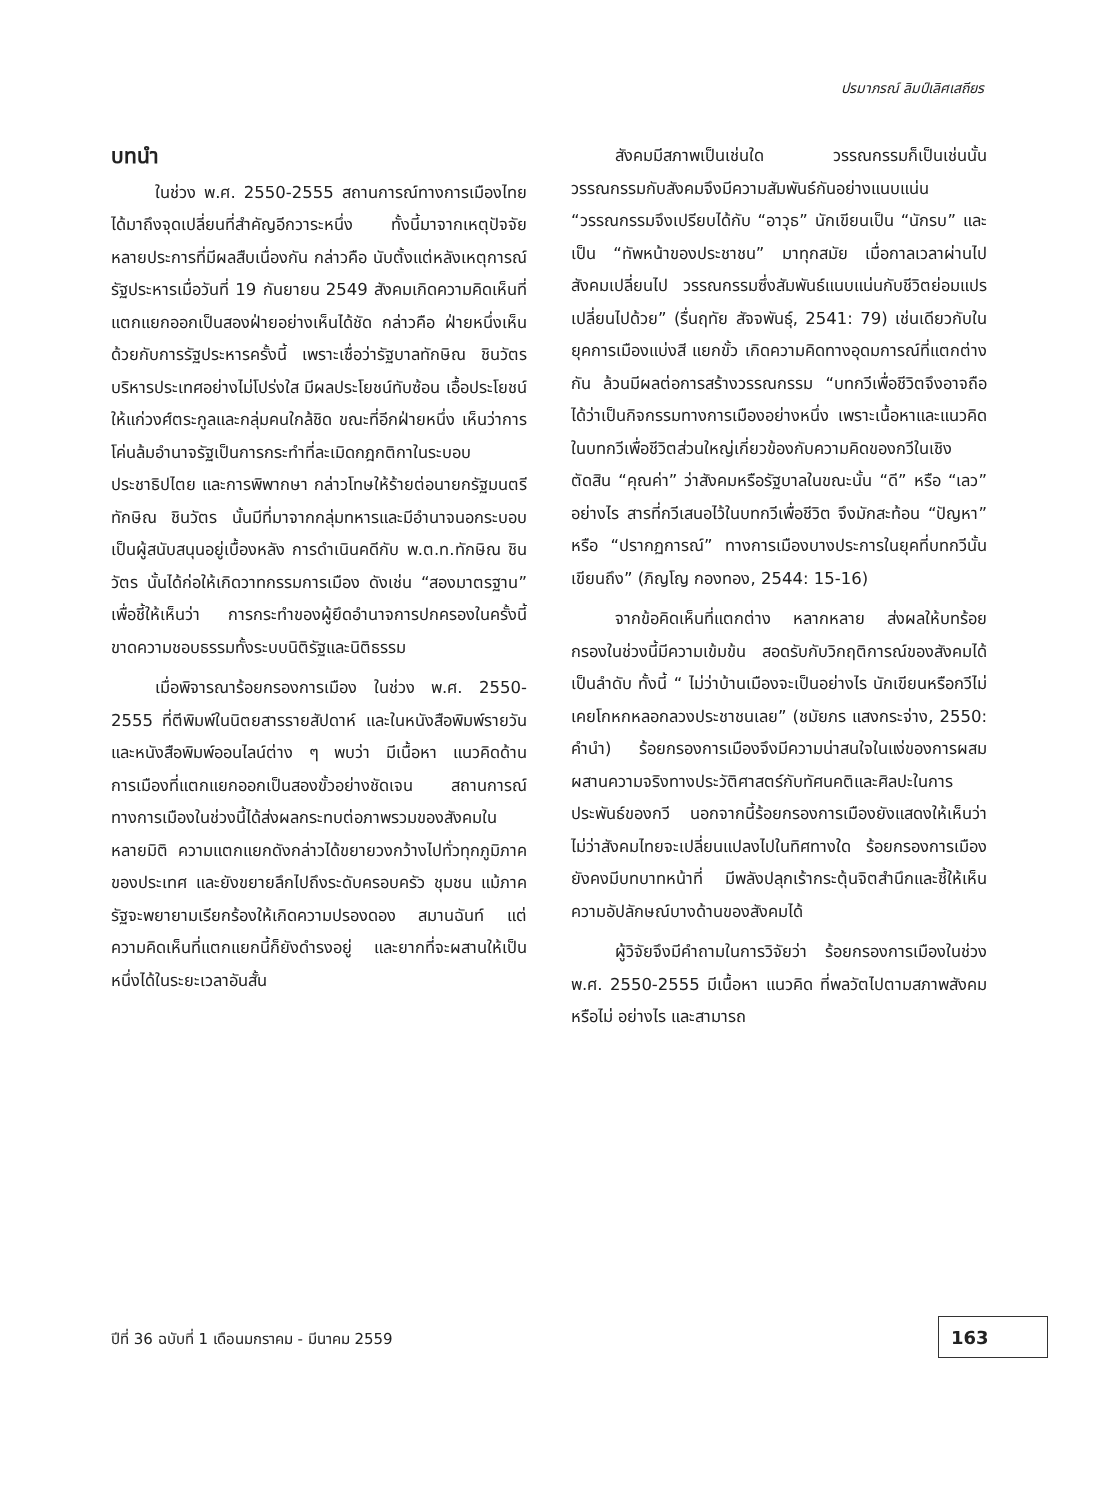ปรมาภรณ์ ลิมป์เลิศเสถียร
บทนำ
ในช่วง พ.ศ. 2550-2555 สถานการณ์ทางการเมืองไทยได้มาถึงจุดเปลี่ยนที่สำคัญอีกวาระหนึ่ง ทั้งนี้มาจากเหตุปัจจัยหลายประการที่มีผลสืบเนื่องกัน กล่าวคือ นับตั้งแต่หลังเหตุการณ์รัฐประหารเมื่อวันที่ 19 กันยายน 2549 สังคมเกิดความคิดเห็นที่แตกแยกออกเป็นสองฝ่ายอย่างเห็นได้ชัด กล่าวคือ ฝ่ายหนึ่งเห็นด้วยกับการรัฐประหารครั้งนี้ เพราะเชื่อว่ารัฐบาลทักษิณ ชินวัตร บริหารประเทศอย่างไม่โปร่งใส มีผลประโยชน์ทับซ้อน เอื้อประโยชน์ให้แก่วงศ์ตระกูลและกลุ่มคนใกล้ชิด ขณะที่อีกฝ่ายหนึ่ง เห็นว่าการโค่นล้มอำนาจรัฐเป็นการกระทำที่ละเมิดกฎกติกาในระบอบประชาธิปไตย และการพิพากษา กล่าวโทษให้ร้ายต่อนายกรัฐมนตรีทักษิณ ชินวัตร นั้นมีที่มาจากกลุ่มทหารและมีอำนาจนอกระบอบเป็นผู้สนับสนุนอยู่เบื้องหลัง การดำเนินคดีกับ พ.ต.ท.ทักษิณ ชินวัตร นั้นได้ก่อให้เกิดวาทกรรมการเมือง ดังเช่น “สองมาตรฐาน” เพื่อชี้ให้เห็นว่า การกระทำของผู้ยึดอำนาจการปกครองในครั้งนี้ขาดความชอบธรรมทั้งระบบนิติรัฐและนิติธรรม
เมื่อพิจารณาร้อยกรองการเมือง ในช่วง พ.ศ. 2550-2555 ที่ตีพิมพ์ในนิตยสารรายสัปดาห์ และในหนังสือพิมพ์รายวัน และหนังสือพิมพ์ออนไลน์ต่าง ๆ พบว่า มีเนื้อหา แนวคิดด้านการเมืองที่แตกแยกออกเป็นสองขั้วอย่างชัดเจน สถานการณ์ทางการเมืองในช่วงนี้ได้ส่งผลกระทบต่อภาพรวมของสังคมในหลายมิติ ความแตกแยกดังกล่าวได้ขยายวงกว้างไปทั่วทุกภูมิภาคของประเทศ และยังขยายลึกไปถึงระดับครอบครัว ชุมชน แม้ภาครัฐจะพยายามเรียกร้องให้เกิดความปรองดอง สมานฉันท์ แต่ความคิดเห็นที่แตกแยกนี้ก็ยังดำรงอยู่ และยากที่จะผสานให้เป็นหนึ่งได้ในระยะเวลาอันสั้น
สังคมมีสภาพเป็นเช่นใด วรรณกรรมก็เป็นเช่นนั้น วรรณกรรมกับสังคมจึงมีความสัมพันธ์กันอย่างแนบแน่น “วรรณกรรมจึงเปรียบได้กับ “อาวุธ” นักเขียนเป็น “นักรบ” และเป็น “ทัพหน้าของประชาชน” มาทุกสมัย เมื่อกาลเวลาผ่านไปสังคมเปลี่ยนไป วรรณกรรมซึ่งสัมพันธ์แนบแน่นกับชีวิตย่อมแปรเปลี่ยนไปด้วย” (รื่นฤทัย สัจจพันธุ์, 2541: 79) เช่นเดียวกับในยุคการเมืองแบ่งสี แยกขั้ว เกิดความคิดทางอุดมการณ์ที่แตกต่างกัน ล้วนมีผลต่อการสร้างวรรณกรรม “บทกวีเพื่อชีวิตจึงอาจถือได้ว่าเป็นกิจกรรมทางการเมืองอย่างหนึ่ง เพราะเนื้อหาและแนวคิดในบทกวีเพื่อชีวิตส่วนใหญ่เกี่ยวข้องกับความคิดของกวีในเชิงตัดสิน “คุณค่า” ว่าสังคมหรือรัฐบาลในขณะนั้น “ดี” หรือ “เลว” อย่างไร สารที่กวีเสนอไว้ในบทกวีเพื่อชีวิต จึงมักสะท้อน “ปัญหา” หรือ “ปรากฏการณ์” ทางการเมืองบางประการในยุคที่บทกวีนั้นเขียนถึง” (ภิญโญ กองทอง, 2544: 15-16)
จากข้อคิดเห็นที่แตกต่าง หลากหลาย ส่งผลให้บทร้อยกรองในช่วงนี้มีความเข้มข้น สอดรับกับวิกฤติการณ์ของสังคมได้เป็นลำดับ ทั้งนี้ “ ไม่ว่าบ้านเมืองจะเป็นอย่างไร นักเขียนหรือกวีไม่เคยโกหกหลอกลวงประชาชนเลย” (ชมัยภร แสงกระจ่าง, 2550: คำนำ) ร้อยกรองการเมืองจึงมีความน่าสนใจในแง่ของการผสมผสานความจริงทางประวัติศาสตร์กับทัศนคติและศิลปะในการประพันธ์ของกวี นอกจากนี้ร้อยกรองการเมืองยังแสดงให้เห็นว่า ไม่ว่าสังคมไทยจะเปลี่ยนแปลงไปในทิศทางใด ร้อยกรองการเมืองยังคงมีบทบาทหน้าที่ มีพลังปลุกเร้ากระตุ้นจิตสำนึกและชี้ให้เห็นความอัปลักษณ์บางด้านของสังคมได้
ผู้วิจัยจึงมีคำถามในการวิจัยว่า ร้อยกรองการเมืองในช่วง พ.ศ. 2550-2555 มีเนื้อหา แนวคิด ที่พลวัตไปตามสภาพสังคมหรือไม่ อย่างไร และสามารถ
ปีที่ 36 ฉบับที่ 1 เดือนมกราคม - มีนาคม 2559
163